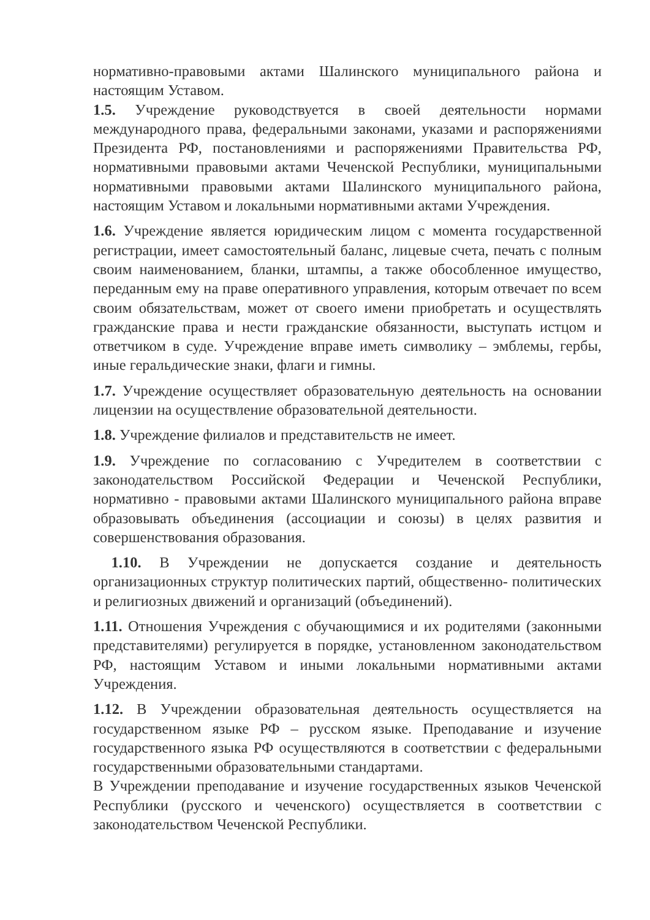нормативно-правовыми актами Шалинского муниципального района и настоящим Уставом.
1.5. Учреждение руководствуется в своей деятельности нормами международного права, федеральными законами, указами и распоряжениями Президента РФ, постановлениями и распоряжениями Правительства РФ, нормативными правовыми актами Чеченской Республики, муниципальными нормативными правовыми актами Шалинского муниципального района, настоящим Уставом и локальными нормативными актами Учреждения.
1.6. Учреждение является юридическим лицом с момента государственной регистрации, имеет самостоятельный баланс, лицевые счета, печать с полным своим наименованием, бланки, штампы, а также обособленное имущество, переданным ему на праве оперативного управления, которым отвечает по всем своим обязательствам, может от своего имени приобретать и осуществлять гражданские права и нести гражданские обязанности, выступать истцом и ответчиком в суде. Учреждение вправе иметь символику – эмблемы, гербы, иные геральдические знаки, флаги и гимны.
1.7. Учреждение осуществляет образовательную деятельность на основании лицензии на осуществление образовательной деятельности.
1.8. Учреждение филиалов и представительств не имеет.
1.9. Учреждение по согласованию с Учредителем в соответствии с законодательством Российской Федерации и Чеченской Республики, нормативно - правовыми актами Шалинского муниципального района вправе образовывать объединения (ассоциации и союзы) в целях развития и совершенствования образования.
1.10. В Учреждении не допускается создание и деятельность организационных структур политических партий, общественно- политических и религиозных движений и организаций (объединений).
1.11. Отношения Учреждения с обучающимися и их родителями (законными представителями) регулируется в порядке, установленном законодательством РФ, настоящим Уставом и иными локальными нормативными актами Учреждения.
1.12. В Учреждении образовательная деятельность осуществляется на государственном языке РФ – русском языке. Преподавание и изучение государственного языка РФ осуществляются в соответствии с федеральными государственными образовательными стандартами.
В Учреждении преподавание и изучение государственных языков Чеченской Республики (русского и чеченского) осуществляется в соответствии с законодательством Чеченской Республики.